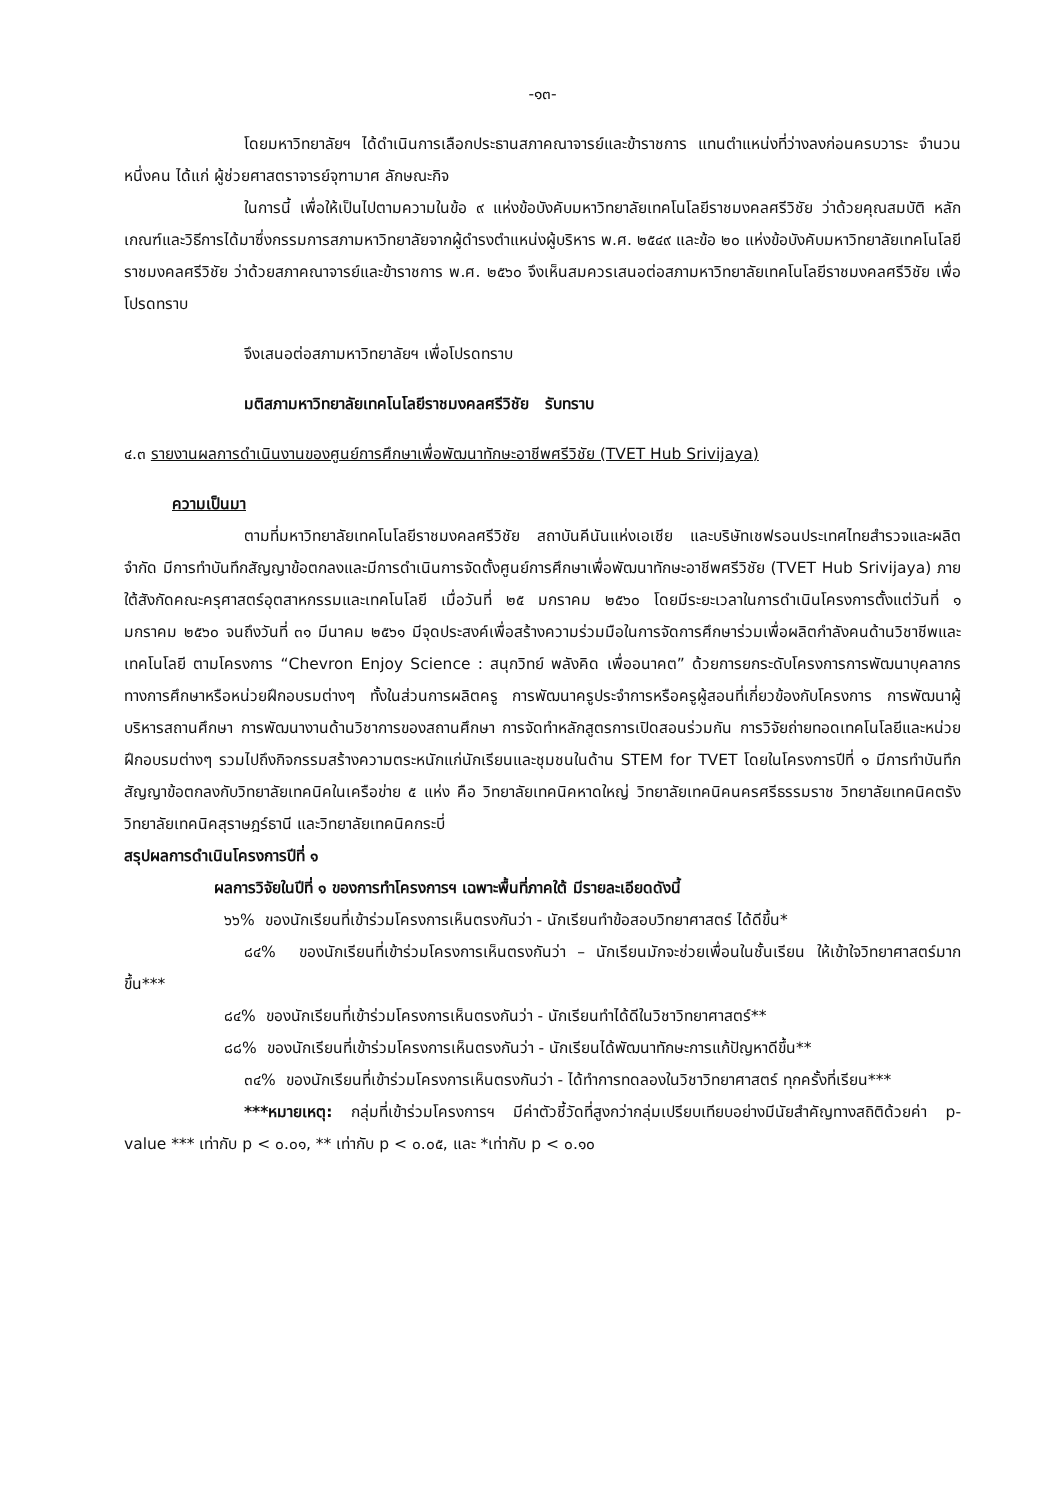-๑๓-
โดยมหาวิทยาลัยฯ ได้ดำเนินการเลือกประธานสภาคณาจารย์และข้าราชการ แทนตำแหน่งที่ว่างลงก่อนครบวาระ จำนวนหนึ่งคน ได้แก่ ผู้ช่วยศาสตราจารย์จุฑามาศ ลักษณะกิจ
ในการนี้ เพื่อให้เป็นไปตามความในข้อ ๙ แห่งข้อบังคับมหาวิทยาลัยเทคโนโลยีราชมงคลศรีวิชัย ว่าด้วยคุณสมบัติ หลักเกณฑ์และวิธีการได้มาซึ่งกรรมการสภามหาวิทยาลัยจากผู้ดำรงตำแหน่งผู้บริหาร พ.ศ. ๒๕๔๙ และข้อ ๒๐ แห่งข้อบังคับมหาวิทยาลัยเทคโนโลยีราชมงคลศรีวิชัย ว่าด้วยสภาคณาจารย์และข้าราชการ พ.ศ. ๒๕๖๐ จึงเห็นสมควรเสนอต่อสภามหาวิทยาลัยเทคโนโลยีราชมงคลศรีวิชัย เพื่อโปรดทราบ
จึงเสนอต่อสภามหาวิทยาลัยฯ เพื่อโปรดทราบ
มติสภามหาวิทยาลัยเทคโนโลยีราชมงคลศรีวิชัย รับทราบ
๔.๓ รายงานผลการดำเนินงานของศูนย์การศึกษาเพื่อพัฒนาทักษะอาชีพศรีวิชัย (TVET Hub Srivijaya)
ความเป็นมา
ตามที่มหาวิทยาลัยเทคโนโลยีราชมงคลศรีวิชัย สถาบันคีนันแห่งเอเชีย และบริษัทเชฟรอนประเทศไทยสำรวจและผลิต จำกัด มีการทำบันทึกสัญญาข้อตกลงและมีการดำเนินการจัดตั้งศูนย์การศึกษาเพื่อพัฒนาทักษะอาชีพศรีวิชัย (TVET Hub Srivijaya) ภายใต้สังกัดคณะครุศาสตร์อุตสาหกรรมและเทคโนโลยี เมื่อวันที่ ๒๕ มกราคม ๒๕๖๐ โดยมีระยะเวลาในการดำเนินโครงการตั้งแต่วันที่ ๑ มกราคม ๒๕๖๐ จนถึงวันที่ ๓๑ มีนาคม ๒๕๖๑ มีจุดประสงค์เพื่อสร้างความร่วมมือในการจัดการศึกษาร่วมเพื่อผลิตกำลังคนด้านวิชาชีพและเทคโนโลยี ตามโครงการ “Chevron Enjoy Science : สนุกวิทย์ พลังคิด เพื่ออนาคต” ด้วยการยกระดับโครงการการพัฒนาบุคลากรทางการศึกษาหรือหน่วยฝึกอบรมต่างๆ ทั้งในส่วนการผลิตครู การพัฒนาครูประจำการหรือครูผู้สอนที่เกี่ยวข้องกับโครงการ การพัฒนาผู้บริหารสถานศึกษา การพัฒนางานด้านวิชาการของสถานศึกษา การจัดทำหลักสูตรการเปิดสอนร่วมกัน การวิจัยถ่ายทอดเทคโนโลยีและหน่วยฝึกอบรมต่างๆ รวมไปถึงกิจกรรมสร้างความตระหนักแก่นักเรียนและชุมชนในด้าน STEM for TVET โดยในโครงการปีที่ ๑ มีการทำบันทึกสัญญาข้อตกลงกับวิทยาลัยเทคนิคในเครือข่าย ๕ แห่ง คือ วิทยาลัยเทคนิคหาดใหญ่ วิทยาลัยเทคนิคนครศรีธรรมราช วิทยาลัยเทคนิคตรัง วิทยาลัยเทคนิคสุราษฎร์ธานี และวิทยาลัยเทคนิคกระบี่
สรุปผลการดำเนินโครงการปีที่ ๑
ผลการวิจัยในปีที่ ๑ ของการทำโครงการฯ เฉพาะพื้นที่ภาคใต้ มีรายละเอียดดังนี้
๖๖% ของนักเรียนที่เข้าร่วมโครงการเห็นตรงกันว่า - นักเรียนทำข้อสอบวิทยาศาสตร์ ได้ดีขึ้น*
๘๔% ของนักเรียนที่เข้าร่วมโครงการเห็นตรงกันว่า – นักเรียนมักจะช่วยเพื่อนในชั้นเรียน ให้เข้าใจวิทยาศาสตร์มากขึ้น***
๘๔% ของนักเรียนที่เข้าร่วมโครงการเห็นตรงกันว่า - นักเรียนทำได้ดีในวิชาวิทยาศาสตร์**
๘๘% ของนักเรียนที่เข้าร่วมโครงการเห็นตรงกันว่า - นักเรียนได้พัฒนาทักษะการแก้ปัญหาดีขึ้น**
๓๔% ของนักเรียนที่เข้าร่วมโครงการเห็นตรงกันว่า - ได้ทำการทดลองในวิชาวิทยาศาสตร์ ทุกครั้งที่เรียน***
***หมายเหตุ: กลุ่มที่เข้าร่วมโครงการฯ มีค่าตัวชี้วัดที่สูงกว่ากลุ่มเปรียบเทียบอย่างมีนัยสำคัญทางสถิติด้วยค่า p-value *** เท่ากับ p < ๐.๐๑, ** เท่ากับ p < ๐.๐๕, และ *เท่ากับ p < ๐.๑๐